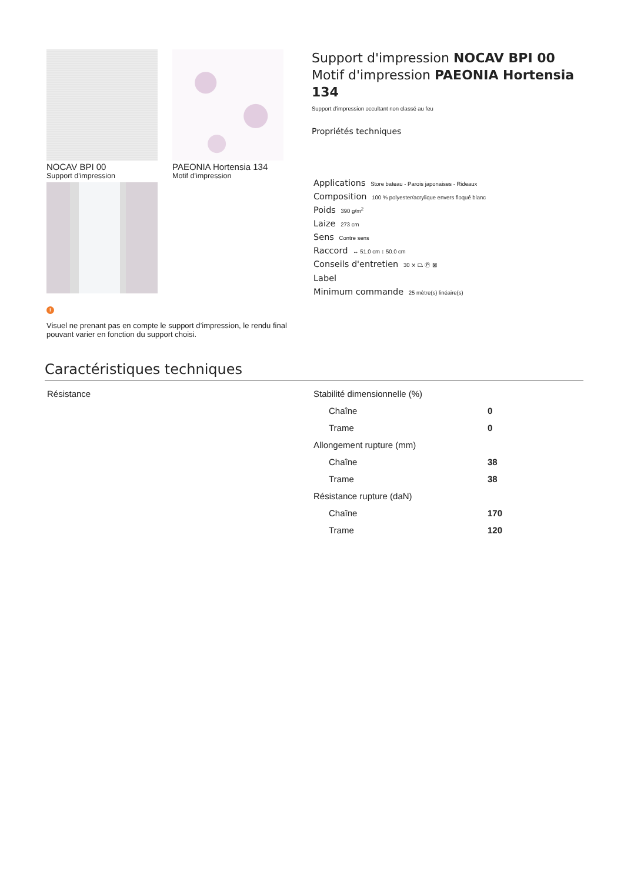NOCAV BPI 00
Support d'impression
PAEONIA Hortensia 134
Motif d'impression
!
Visuel ne prenant pas en compte le support d’impression, le rendu final pouvant varier en fonction du support choisi.
Support d'impression NOCAV BPI 00
Motif d'impression PAEONIA Hortensia 134
Support d'impression occultant non classé au feu
Propriétés techniques
Applications Store bateau - Parois japonaises - Rideaux
Composition 100 % polyester/acrylique envers floqué blanc
Poids 390 g/m<sup>2</sup>
Laize 273 cm
Sens Contre sens
Raccord ↔ 51.0 cm ↕ 50.0 cm
Conseils d'entretien 30 ⨯ ⏢ Ⓟ ⊠
Label
Minimum commande 25 mètre(s) linéaire(s)
Caractéristiques techniques
Résistance
| Stabilité dimensionnelle (%) | |
| Chaîne | 0 |
| Trame | 0 |
| Allongement rupture (mm) | |
| Chaîne | 38 |
| Trame | 38 |
| Résistance rupture (daN) | |
| Chaîne | 170 |
| Trame | 120 |